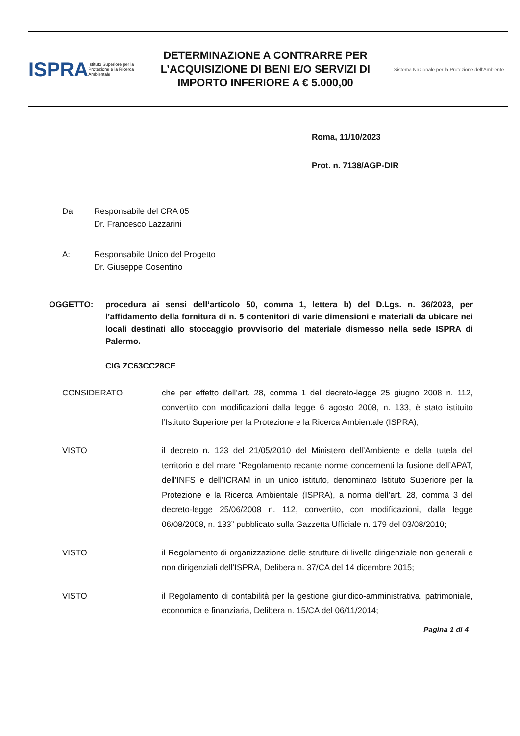ISPRA
Istituto Superiore per la Protezione e la Ricerca Ambientale
DETERMINAZIONE A CONTRARRE PER L’ACQUISIZIONE DI BENI E/O SERVIZI DI IMPORTO INFERIORE A € 5.000,00
Sistema Nazionale per la Protezione dell’Ambiente
Roma, 11/10/2023
Prot. n. 7138/AGP-DIR
Da: Responsabile del CRA 05
Dr. Francesco Lazzarini
A: Responsabile Unico del Progetto
Dr. Giuseppe Cosentino
OGGETTO: procedura ai sensi dell’articolo 50, comma 1, lettera b) del D.Lgs. n. 36/2023, per l’affidamento della fornitura di n. 5 contenitori di varie dimensioni e materiali da ubicare nei locali destinati allo stoccaggio provvisorio del materiale dismesso nella sede ISPRA di Palermo.
CIG ZC63CC28CE
CONSIDERATO che per effetto dell’art. 28, comma 1 del decreto-legge 25 giugno 2008 n. 112, convertito con modificazioni dalla legge 6 agosto 2008, n. 133, è stato istituito l’Istituto Superiore per la Protezione e la Ricerca Ambientale (ISPRA);
VISTO il decreto n. 123 del 21/05/2010 del Ministero dell’Ambiente e della tutela del territorio e del mare “Regolamento recante norme concernenti la fusione dell’APAT, dell’INFS e dell’ICRAM in un unico istituto, denominato Istituto Superiore per la Protezione e la Ricerca Ambientale (ISPRA), a norma dell’art. 28, comma 3 del decreto-legge 25/06/2008 n. 112, convertito, con modificazioni, dalla legge 06/08/2008, n. 133” pubblicato sulla Gazzetta Ufficiale n. 179 del 03/08/2010;
VISTO il Regolamento di organizzazione delle strutture di livello dirigenziale non generali e non dirigenziali dell’ISPRA, Delibera n. 37/CA del 14 dicembre 2015;
VISTO il Regolamento di contabilità per la gestione giuridico-amministrativa, patrimoniale, economica e finanziaria, Delibera n. 15/CA del 06/11/2014;
Pagina 1 di 4